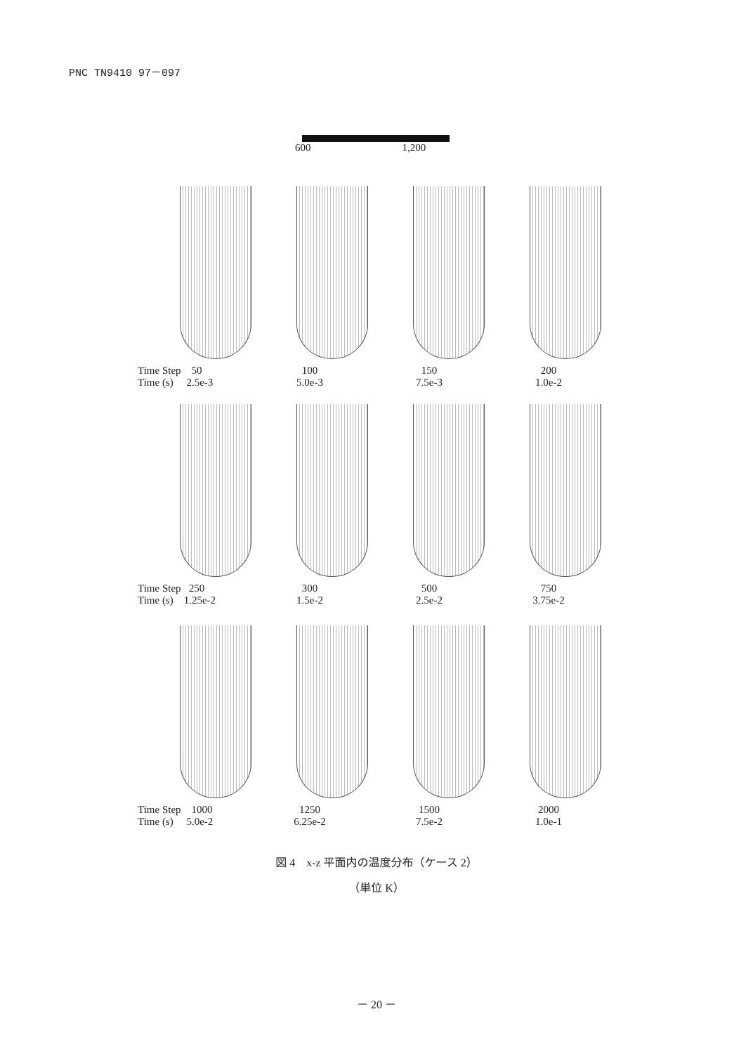PNC TN9410 97－097
600 1,200
Time Step 50
Time (s) 2.5e-3
100
5.0e-3
150
7.5e-3
200
1.0e-2
Time Step 250
Time (s) 1.25e-2
300
1.5e-2
500
2.5e-2
750
3.75e-2
Time Step 1000
Time (s) 5.0e-2
1250
6.25e-2
1500
7.5e-2
2000
1.0e-1
図 4　x-z 平面内の温度分布（ケース 2）
（単位 K）
－ 20 －